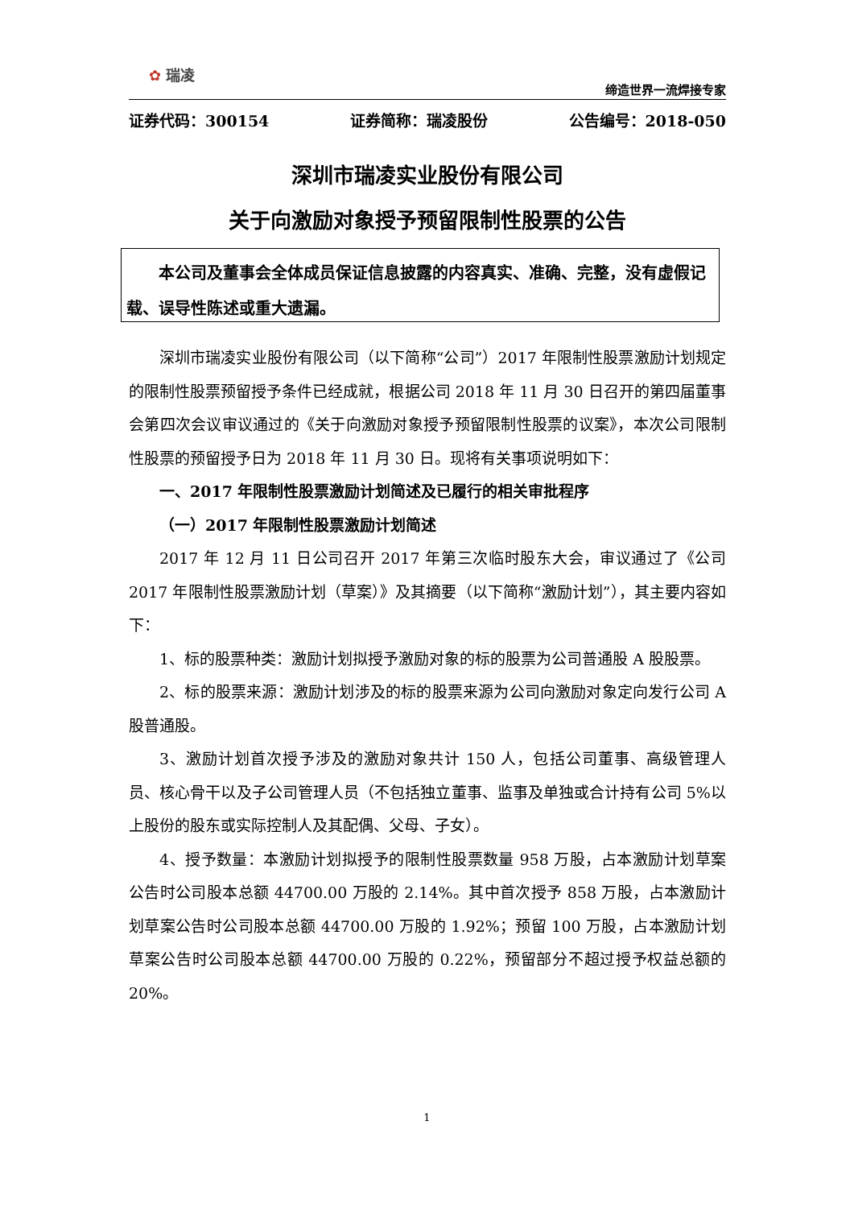✿ 瑞凌
缔造世界一流焊接专家
证券代码：300154 证券简称：瑞凌股份 公告编号：2018-050
深圳市瑞凌实业股份有限公司
关于向激励对象授予预留限制性股票的公告
本公司及董事会全体成员保证信息披露的内容真实、准确、完整，没有虚假记载、误导性陈述或重大遗漏。
深圳市瑞凌实业股份有限公司（以下简称“公司”）2017 年限制性股票激励计划规定的限制性股票预留授予条件已经成就，根据公司 2018 年 11 月 30 日召开的第四届董事会第四次会议审议通过的《关于向激励对象授予预留限制性股票的议案》，本次公司限制性股票的预留授予日为 2018 年 11 月 30 日。现将有关事项说明如下：
一、2017 年限制性股票激励计划简述及已履行的相关审批程序
（一）2017 年限制性股票激励计划简述
2017 年 12 月 11 日公司召开 2017 年第三次临时股东大会，审议通过了《公司 2017 年限制性股票激励计划（草案）》及其摘要（以下简称“激励计划”），其主要内容如下：
1、标的股票种类：激励计划拟授予激励对象的标的股票为公司普通股 A 股股票。
2、标的股票来源：激励计划涉及的标的股票来源为公司向激励对象定向发行公司 A 股普通股。
3、激励计划首次授予涉及的激励对象共计 150 人，包括公司董事、高级管理人员、核心骨干以及子公司管理人员（不包括独立董事、监事及单独或合计持有公司 5%以上股份的股东或实际控制人及其配偶、父母、子女）。
4、授予数量：本激励计划拟授予的限制性股票数量 958 万股，占本激励计划草案公告时公司股本总额 44700.00 万股的 2.14%。其中首次授予 858 万股，占本激励计划草案公告时公司股本总额 44700.00 万股的 1.92%；预留 100 万股，占本激励计划草案公告时公司股本总额 44700.00 万股的 0.22%，预留部分不超过授予权益总额的 20%。
1